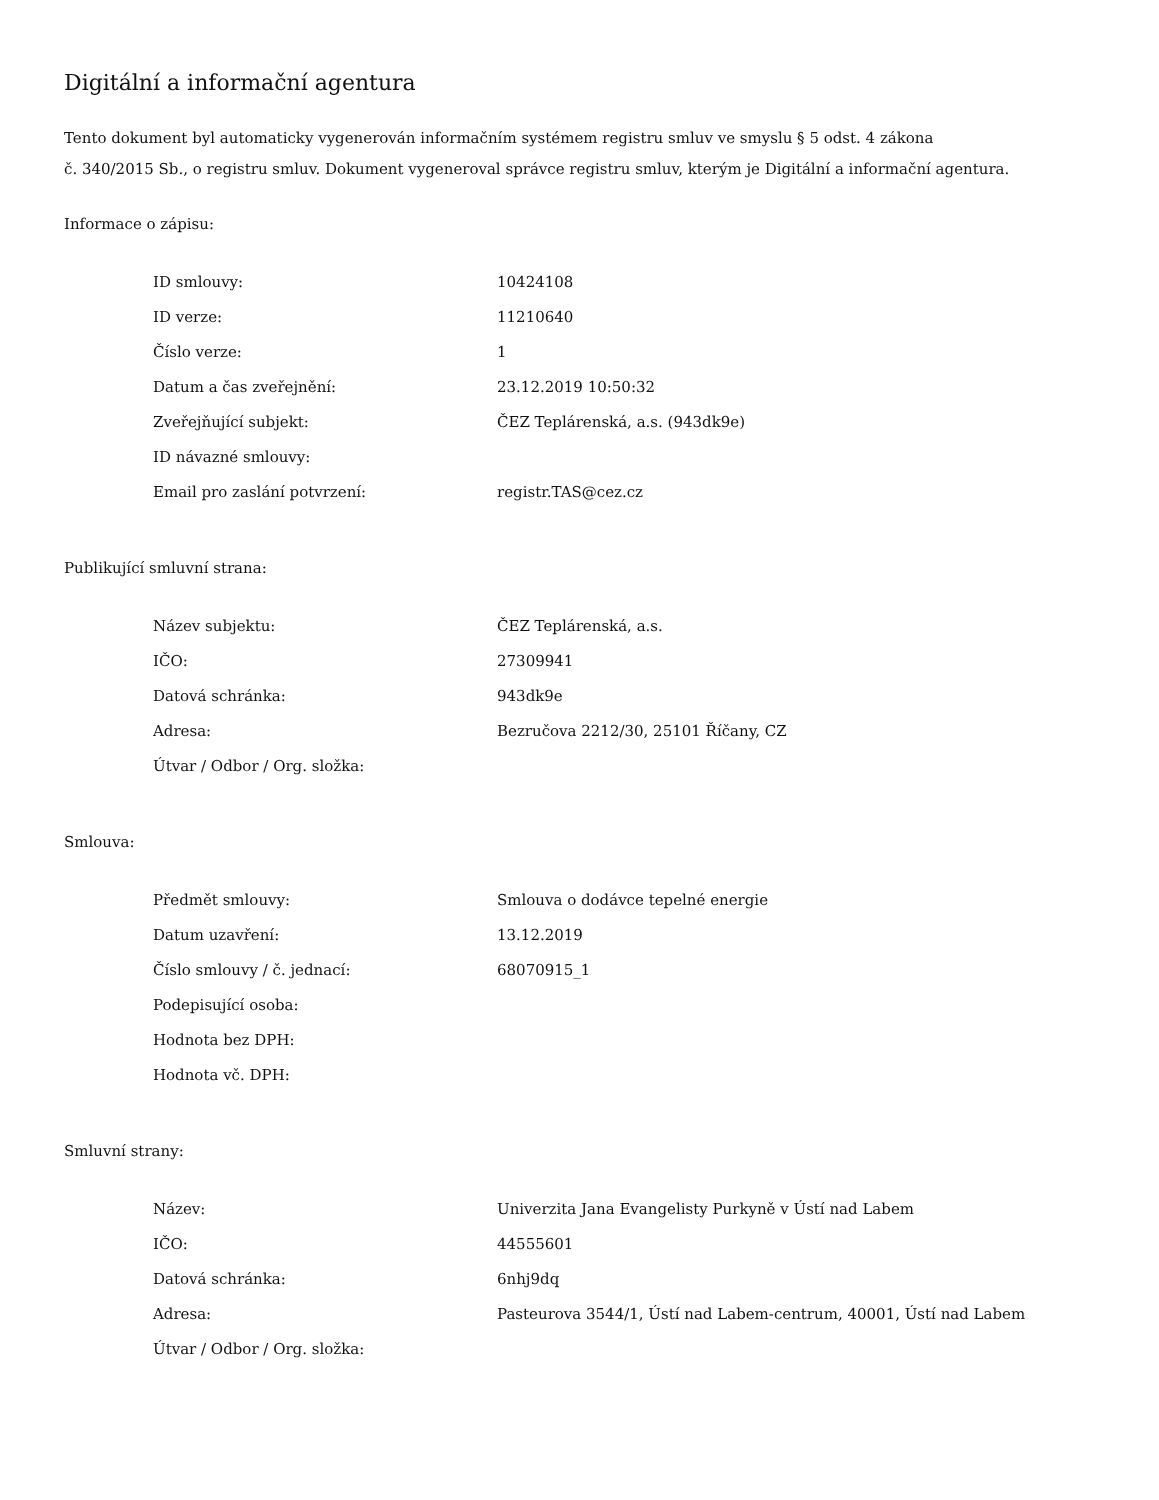Digitální a informační agentura
Tento dokument byl automaticky vygenerován informačním systémem registru smluv ve smyslu § 5 odst. 4 zákona
č. 340/2015 Sb., o registru smluv. Dokument vygeneroval správce registru smluv, kterým je Digitální a informační agentura.
Informace o zápisu:
| ID smlouvy: | 10424108 |
| ID verze: | 11210640 |
| Číslo verze: | 1 |
| Datum a čas zveřejnění: | 23.12.2019 10:50:32 |
| Zveřejňující subjekt: | ČEZ Teplárenská, a.s. (943dk9e) |
| ID návazné smlouvy: | |
| Email pro zaslání potvrzení: | registr.TAS@cez.cz |
Publikující smluvní strana:
| Název subjektu: | ČEZ Teplárenská, a.s. |
| IČO: | 27309941 |
| Datová schránka: | 943dk9e |
| Adresa: | Bezručova 2212/30, 25101 Říčany, CZ |
| Útvar / Odbor / Org. složka: | |
Smlouva:
| Předmět smlouvy: | Smlouva o dodávce tepelné energie |
| Datum uzavření: | 13.12.2019 |
| Číslo smlouvy / č. jednací: | 68070915_1 |
| Podepisující osoba: | |
| Hodnota bez DPH: | |
| Hodnota vč. DPH: | |
Smluvní strany:
| Název: | Univerzita Jana Evangelisty Purkyně v Ústí nad Labem |
| IČO: | 44555601 |
| Datová schránka: | 6nhj9dq |
| Adresa: | Pasteurova 3544/1, Ústí nad Labem-centrum, 40001, Ústí nad Labem |
| Útvar / Odbor / Org. složka: | |